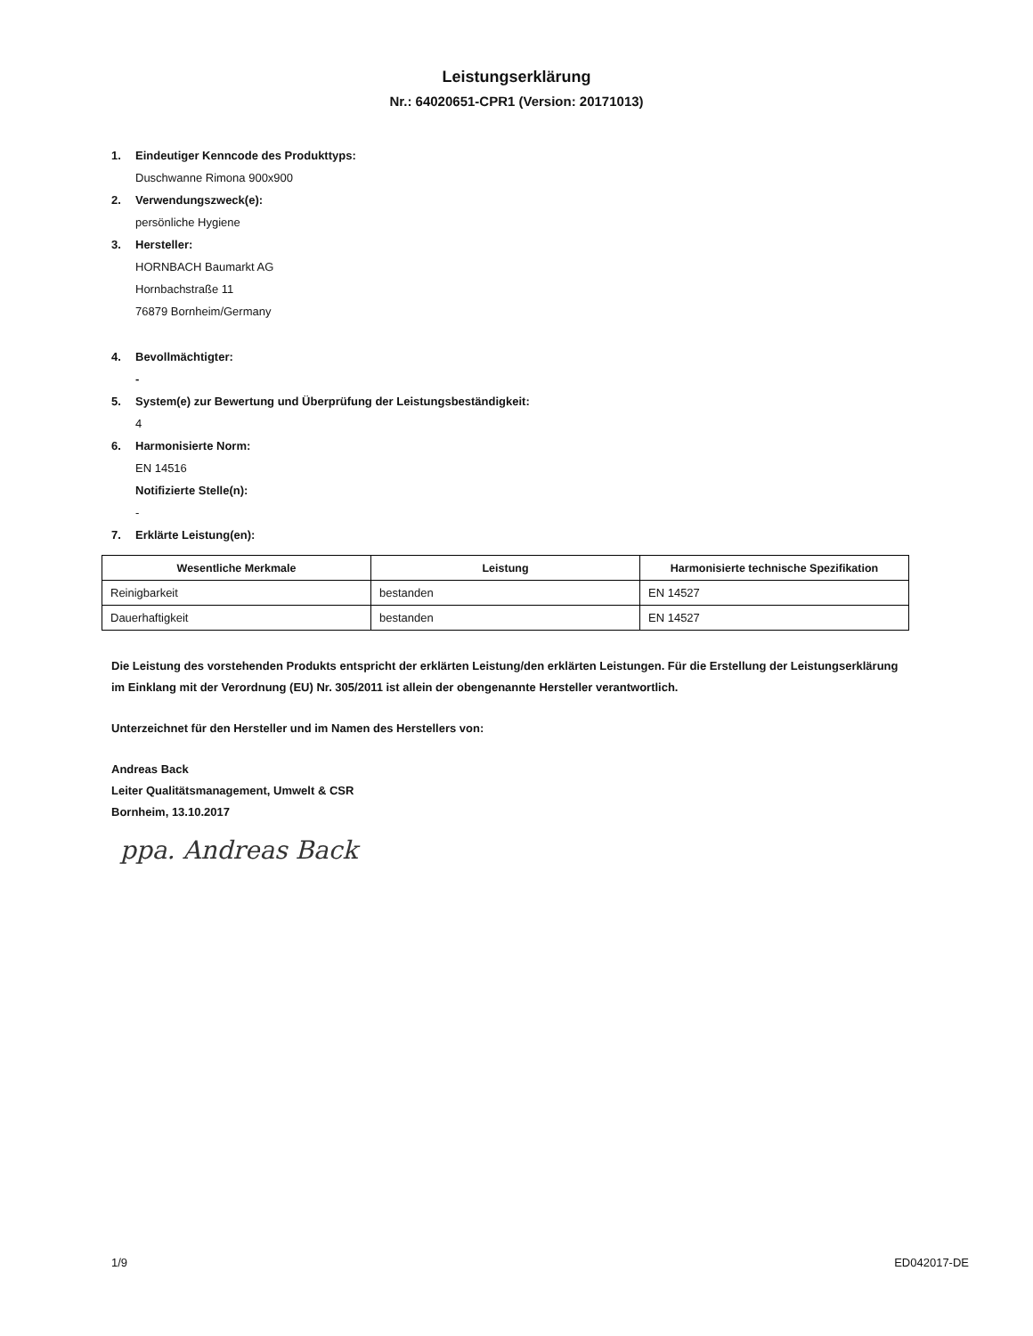Leistungserklärung
Nr.: 64020651-CPR1 (Version: 20171013)
1. Eindeutiger Kenncode des Produkttyps:
Duschwanne Rimona 900x900
2. Verwendungszweck(e):
persönliche Hygiene
3. Hersteller:
HORNBACH Baumarkt AG
Hornbachstraße 11
76879 Bornheim/Germany
4. Bevollmächtigter:
-
5. System(e) zur Bewertung und Überprüfung der Leistungsbeständigkeit:
4
6. Harmonisierte Norm:
EN 14516
Notifizierte Stelle(n):
-
7. Erklärte Leistung(en):
| Wesentliche Merkmale | Leistung | Harmonisierte technische Spezifikation |
| --- | --- | --- |
| Reinigbarkeit | bestanden | EN 14527 |
| Dauerhaftigkeit | bestanden | EN 14527 |
Die Leistung des vorstehenden Produkts entspricht der erklärten Leistung/den erklärten Leistungen. Für die Erstellung der Leistungserklärung im Einklang mit der Verordnung (EU) Nr. 305/2011 ist allein der obengenannte Hersteller verantwortlich.
Unterzeichnet für den Hersteller und im Namen des Herstellers von:
Andreas Back
Leiter Qualitätsmanagement, Umwelt & CSR
Bornheim, 13.10.2017
ppa. Andreas Back
1/9 ED042017-DE